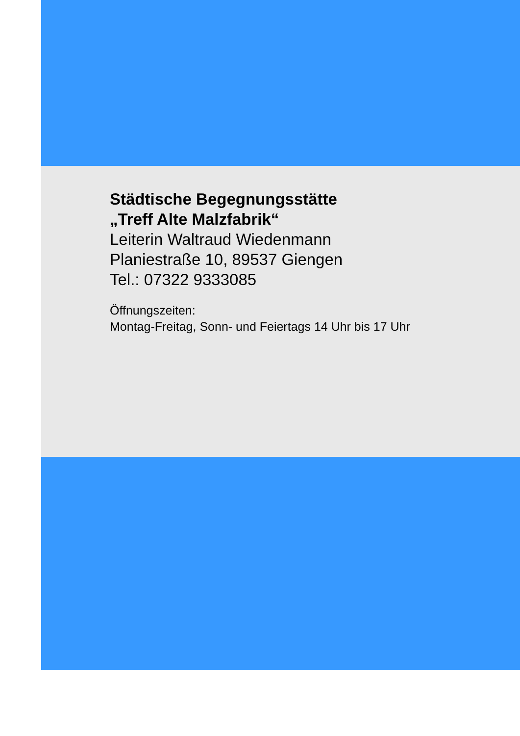Städtische Begegnungsstätte
„Treff Alte Malzfabrik“
Leiterin Waltraud Wiedenmann
Planiestraße 10, 89537 Giengen
Tel.: 07322 9333085
Öffnungszeiten:
Montag-Freitag, Sonn- und Feiertags 14 Uhr bis 17 Uhr